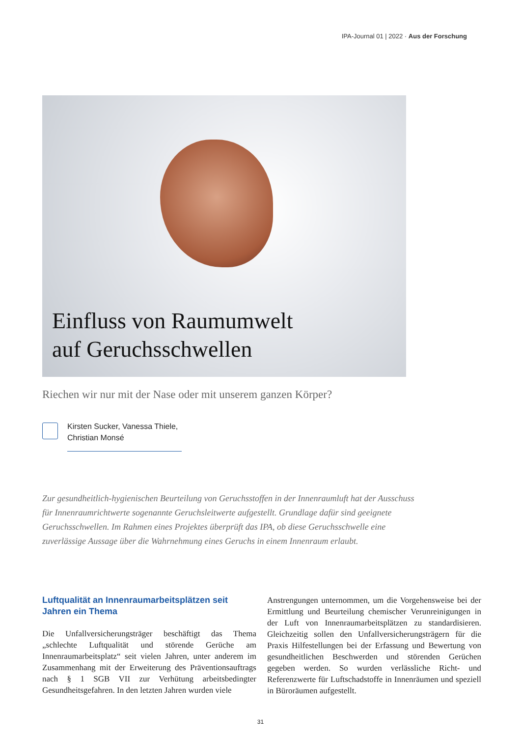IPA-Journal 01 | 2022 · Aus der Forschung
Einfluss von Raumumwelt
auf Geruchsschwellen
Riechen wir nur mit der Nase oder mit unserem ganzen Körper?
Kirsten Sucker, Vanessa Thiele, Christian Monsé
Zur gesundheitlich-hygienischen Beurteilung von Geruchsstoffen in der Innenraumluft hat der Ausschuss für Innenraumrichtwerte sogenannte Geruchsleitwerte aufgestellt. Grundlage dafür sind geeignete Geruchsschwellen. Im Rahmen eines Projektes überprüft das IPA, ob diese Geruchsschwelle eine zuverlässige Aussage über die Wahrnehmung eines Geruchs in einem Innenraum erlaubt.
Luftqualität an Innenraumarbeitsplätzen seit Jahren ein Thema
Die Unfallversicherungsträger beschäftigt das Thema „schlechte Luftqualität und störende Gerüche am Innenraumarbeitsplatz“ seit vielen Jahren, unter anderem im Zusammenhang mit der Erweiterung des Präventionsauftrags nach § 1 SGB VII zur Verhütung arbeitsbedingter Gesundheitsgefahren. In den letzten Jahren wurden viele
Anstrengungen unternommen, um die Vorgehensweise bei der Ermittlung und Beurteilung chemischer Verunreinigungen in der Luft von Innenraumarbeitsplätzen zu standardisieren. Gleichzeitig sollen den Unfallversicherungsträgern für die Praxis Hilfestellungen bei der Erfassung und Bewertung von gesundheitlichen Beschwerden und störenden Gerüchen gegeben werden. So wurden verlässliche Richt- und Referenzwerte für Luftschadstoffe in Innenräumen und speziell in Büroräumen aufgestellt.
31